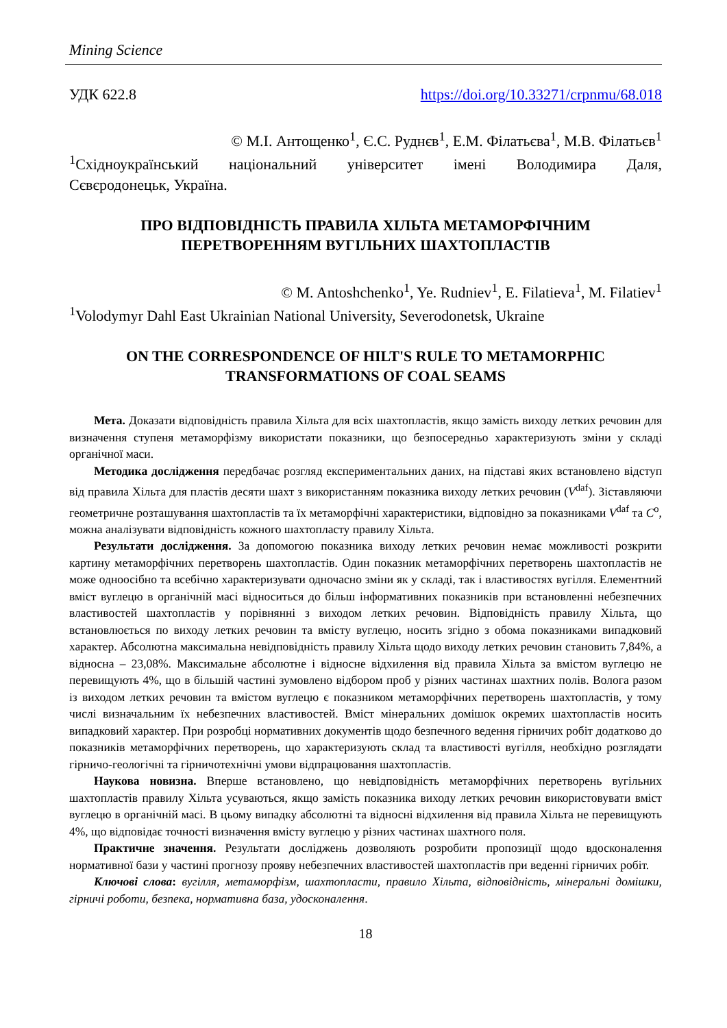Mining Science
УДК 622.8 https://doi.org/10.33271/crpnmu/68.018
© М.І. Антощенко<sup>1</sup>, Є.С. Руднєв<sup>1</sup>, Е.М. Філатьєва<sup>1</sup>, М.В. Філатьєв<sup>1</sup>
<sup>1</sup> Східноукраїнський національний університет імені Володимира Даля,
Сєвєродонецьк, Україна.
ПРО ВІДПОВІДНІСТЬ ПРАВИЛА ХІЛЬТА МЕТАМОРФІЧНИМ
ПЕРЕТВОРЕННЯМ ВУГІЛЬНИХ ШАХТОПЛАСТІВ
© M. Antoshchenko<sup>1</sup>, Ye. Rudniev<sup>1</sup>, E. Filatieva<sup>1</sup>, M. Filatiev<sup>1</sup>
<sup>1</sup> Volodymyr Dahl East Ukrainian National University, Severodonetsk, Ukraine
ON THE CORRESPONDENCE OF HILT'S RULE TO METAMORPHIC
TRANSFORMATIONS OF COAL SEAMS
Мета. Доказати відповідність правила Хільта для всіх шахтопластів, якщо замість виходу летких речовин для визначення ступеня метаморфізму використати показники, що безпосередньо характеризують зміни у складі органічної маси.
Методика дослідження передбачає розгляд експериментальних даних, на підставі яких встановлено відступ від правила Хільта для пластів десяти шахт з використанням показника виходу летких речовин (V<sup>daf</sup>). Зіставляючи геометричне розташування шахтопластів та їх метаморфічні характеристики, відповідно за показниками V<sup>daf</sup> та C<sup>o</sup>, можна аналізувати відповідність кожного шахтопласту правилу Хільта.
Результати дослідження. За допомогою показника виходу летких речовин немає можливості розкрити картину метаморфічних перетворень шахтопластів. Один показник метаморфічних перетворень шахтопластів не може одноосібно та всебічно характеризувати одночасно зміни як у складі, так і властивостях вугілля. Елементний вміст вуглецю в органічній масі відноситься до більш інформативних показників при встановленні небезпечних властивостей шахтопластів у порівнянні з виходом летких речовин. Відповідність правилу Хільта, що встановлюється по виходу летких речовин та вмісту вуглецю, носить згідно з обома показниками випадковий характер. Абсолютна максимальна невідповідність правилу Хільта щодо виходу летких речовин становить 7,84%, а відносна – 23,08%. Максимальне абсолютне і відносне відхилення від правила Хільта за вмістом вуглецю не перевищують 4%, що в більшій частині зумовлено відбором проб у різних частинах шахтних полів. Волога разом із виходом летких речовин та вмістом вуглецю є показником метаморфічних перетворень шахтопластів, у тому числі визначальним їх небезпечних властивостей. Вміст мінеральних домішок окремих шахтопластів носить випадковий характер. При розробці нормативних документів щодо безпечного ведення гірничих робіт додатково до показників метаморфічних перетворень, що характеризують склад та властивості вугілля, необхідно розглядати гірничо-геологічні та гірничотехнічні умови відпрацювання шахтопластів.
Наукова новизна. Вперше встановлено, що невідповідність метаморфічних перетворень вугільних шахтопластів правилу Хільта усуваються, якщо замість показника виходу летких речовин використовувати вміст вуглецю в органічній масі. В цьому випадку абсолютні та відносні відхилення від правила Хільта не перевищують 4%, що відповідає точності визначення вмісту вуглецю у різних частинах шахтного поля.
Практичне значення. Результати досліджень дозволяють розробити пропозиції щодо вдосконалення нормативної бази у частині прогнозу прояву небезпечних властивостей шахтопластів при веденні гірничих робіт.
Ключові слова: вугілля, метаморфізм, шахтопласти, правило Хільта, відповідність, мінеральні домішки, гірничі роботи, безпека, нормативна база, удосконалення.
18